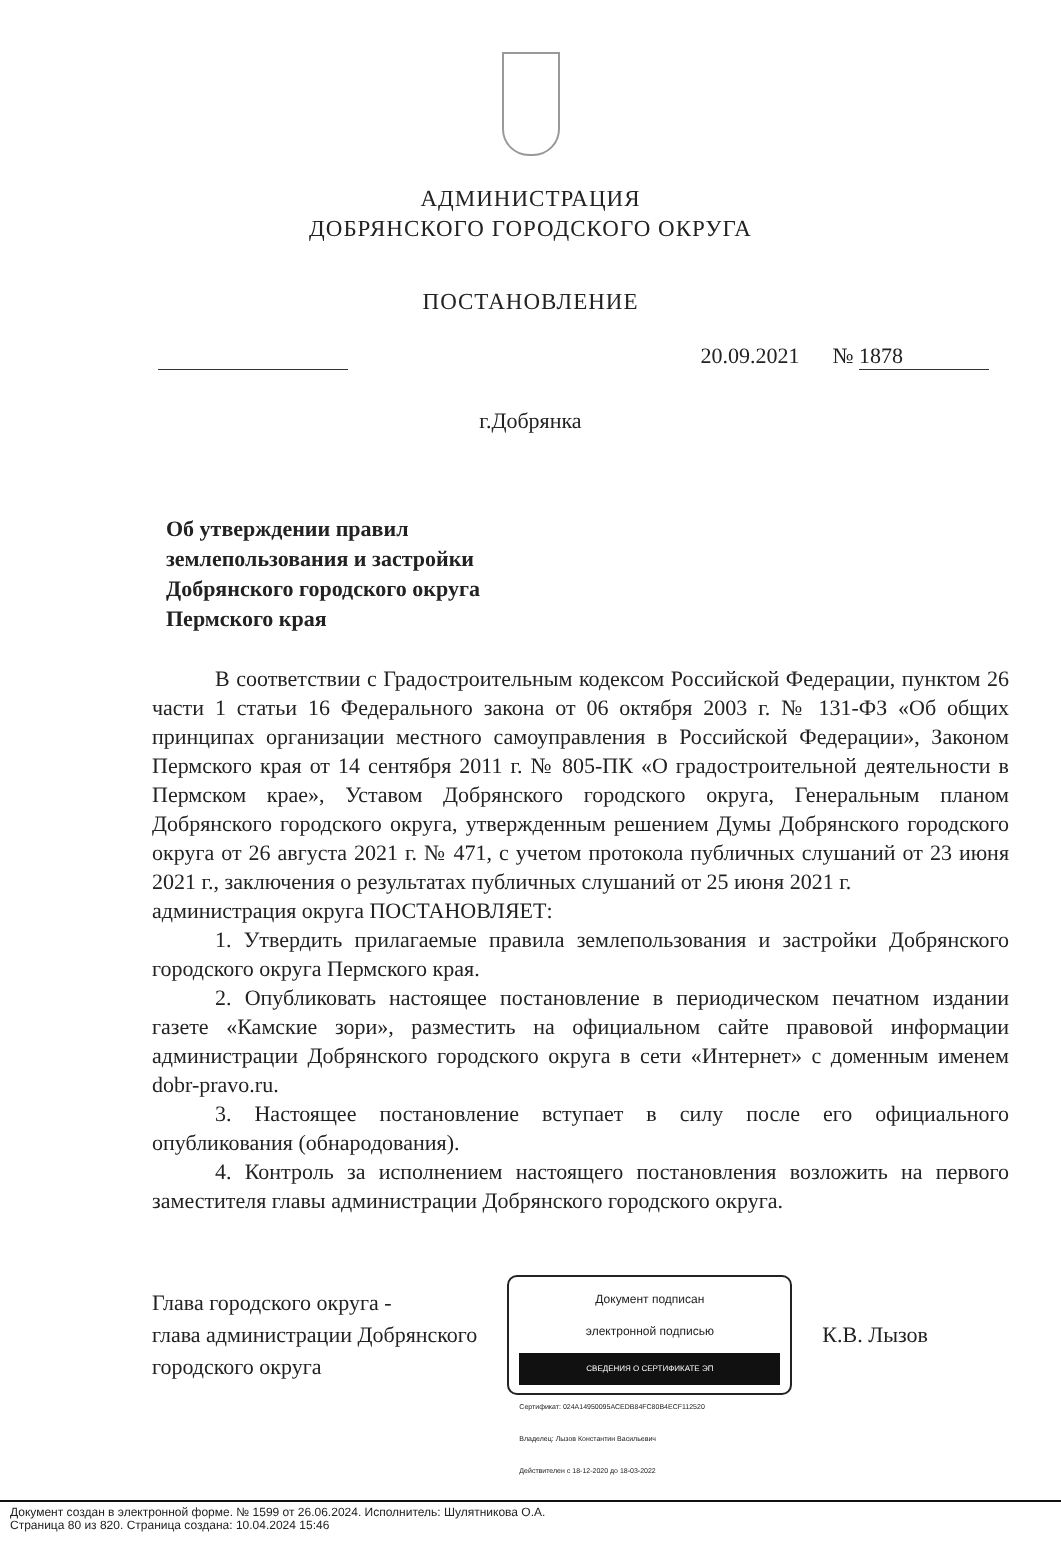АДМИНИСТРАЦИЯ
ДОБРЯНСКОГО ГОРОДСКОГО ОКРУГА
ПОСТАНОВЛЕНИЕ
20.09.2021 № 1878
г.Добрянка
Об утверждении правил
землепользования и застройки
Добрянского городского округа
Пермского края
В соответствии с Градостроительным кодексом Российской Федерации, пунктом 26 части 1 статьи 16 Федерального закона от 06 октября 2003 г. № 131-ФЗ «Об общих принципах организации местного самоуправления в Российской Федерации», Законом Пермского края от 14 сентября 2011 г. № 805-ПК «О градостроительной деятельности в Пермском крае», Уставом Добрянского городского округа, Генеральным планом Добрянского городского округа, утвержденным решением Думы Добрянского городского округа от 26 августа 2021 г. № 471, с учетом протокола публичных слушаний от 23 июня 2021 г., заключения о результатах публичных слушаний от 25 июня 2021 г.
администрация округа ПОСТАНОВЛЯЕТ:
1. Утвердить прилагаемые правила землепользования и застройки Добрянского городского округа Пермского края.
2. Опубликовать настоящее постановление в периодическом печатном издании газете «Камские зори», разместить на официальном сайте правовой информации администрации Добрянского городского округа в сети «Интернет» с доменным именем dobr-pravo.ru.
3. Настоящее постановление вступает в силу после его официального опубликования (обнародования).
4. Контроль за исполнением настоящего постановления возложить на первого заместителя главы администрации Добрянского городского округа.
Глава городского округа -
глава администрации Добрянского
городского округа
Документ подписан
электронной подписью
СВЕДЕНИЯ О СЕРТИФИКАТЕ ЭП
Сертификат: 024A14950095ACEDB84FC80B4ECF112520
Владелец: Лызов Константин Васильевич
Действителен с 18-12-2020 до 18-03-2022
К.В. Лызов
Документ создан в электронной форме. № 1599 от 26.06.2024. Исполнитель: Шулятникова О.А.
Страница 80 из 820. Страница создана: 10.04.2024 15:46